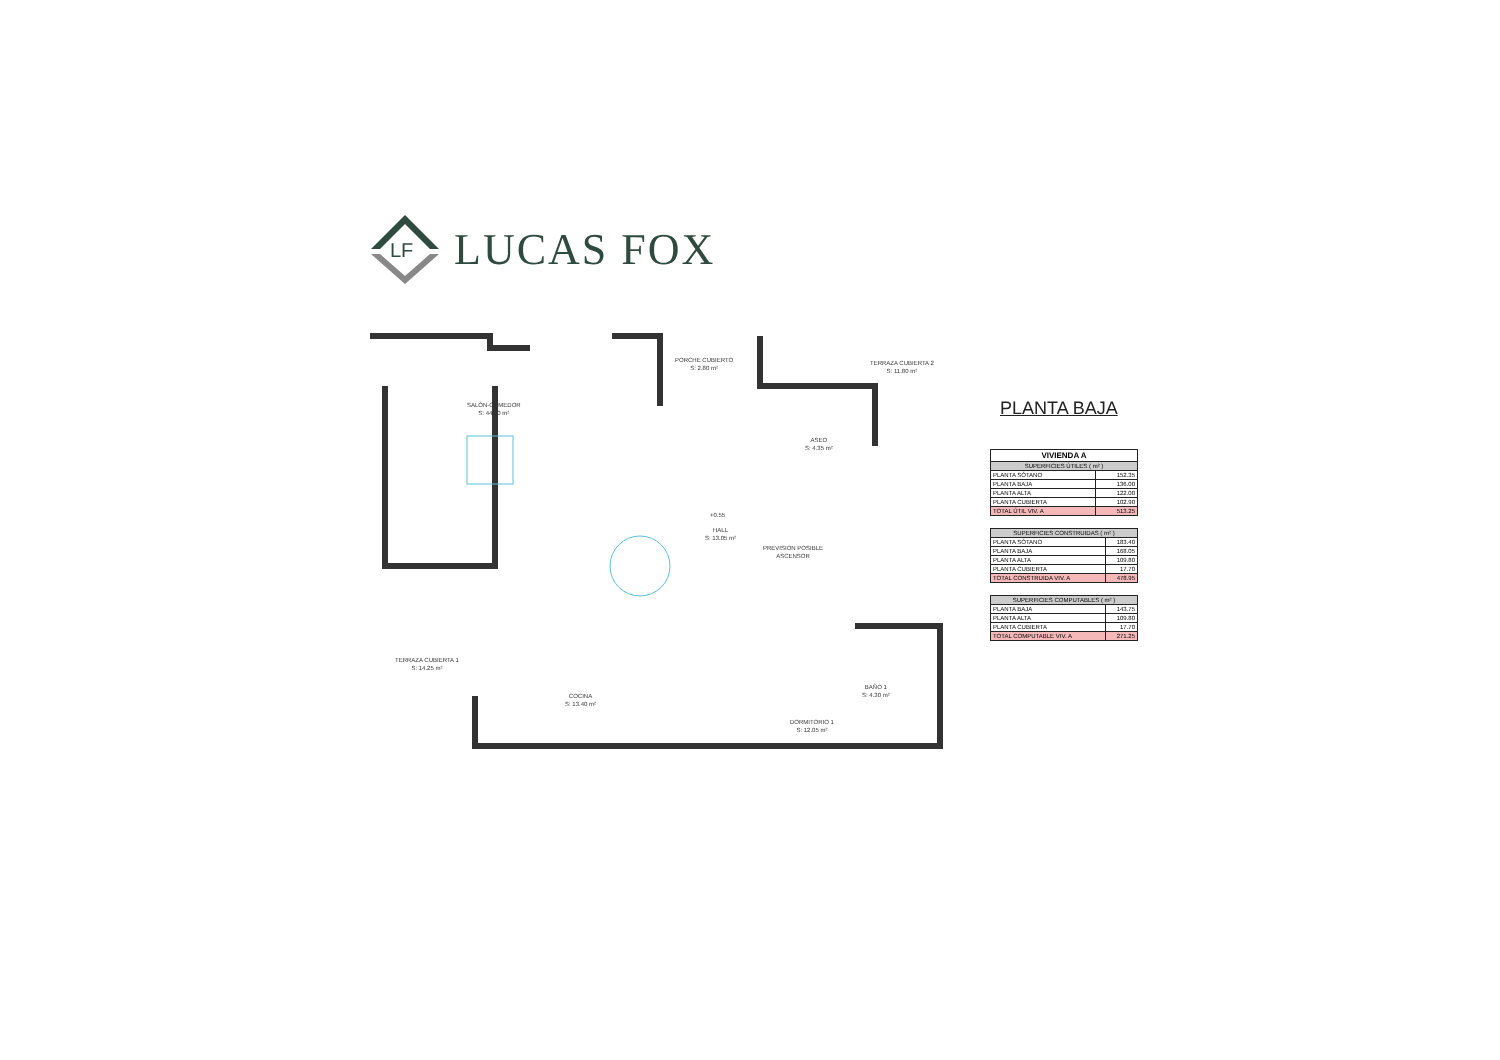LF
LUCAS FOX
SALÓN-COMEDOR
S: 44.80 m²
PORCHE CUBIERTO
S: 2.80 m²
TERRAZA CUBIERTA 2
S: 11.80 m²
ASEO
S: 4.35 m²
+0.55
HALL
S: 13.05 m²
PREVISION POSIBLE
ASCENSOR
TERRAZA CUBIERTA 1
S: 14.25 m²
COCINA
S: 13.40 m²
BAÑO 1
S: 4.30 m²
DORMITORIO 1
S: 12.05 m²
PLANTA BAJA
| VIVIENDA A | |
| --- | --- |
| SUPERFICIES ÚTILES ( m² ) | |
| PLANTA SÓTANO | 152.35 |
| PLANTA BAJA | 136.00 |
| PLANTA ALTA | 122.00 |
| PLANTA CUBIERTA | 102.90 |
| TOTAL ÚTIL VIV. A | 513.25 |
| SUPERFICIES CONSTRUIDAS ( m² ) | |
| --- | --- |
| PLANTA SÓTANO | 183.40 |
| PLANTA BAJA | 168.05 |
| PLANTA ALTA | 109.80 |
| PLANTA CUBIERTA | 17.70 |
| TOTAL CONSTRUIDA VIV. A | 478.95 |
| SUPERFICIES COMPUTABLES ( m² ) | |
| --- | --- |
| PLANTA BAJA | 143.75 |
| PLANTA ALTA | 109.80 |
| PLANTA CUBIERTA | 17.70 |
| TOTAL COMPUTABLE VIV. A | 271.25 |